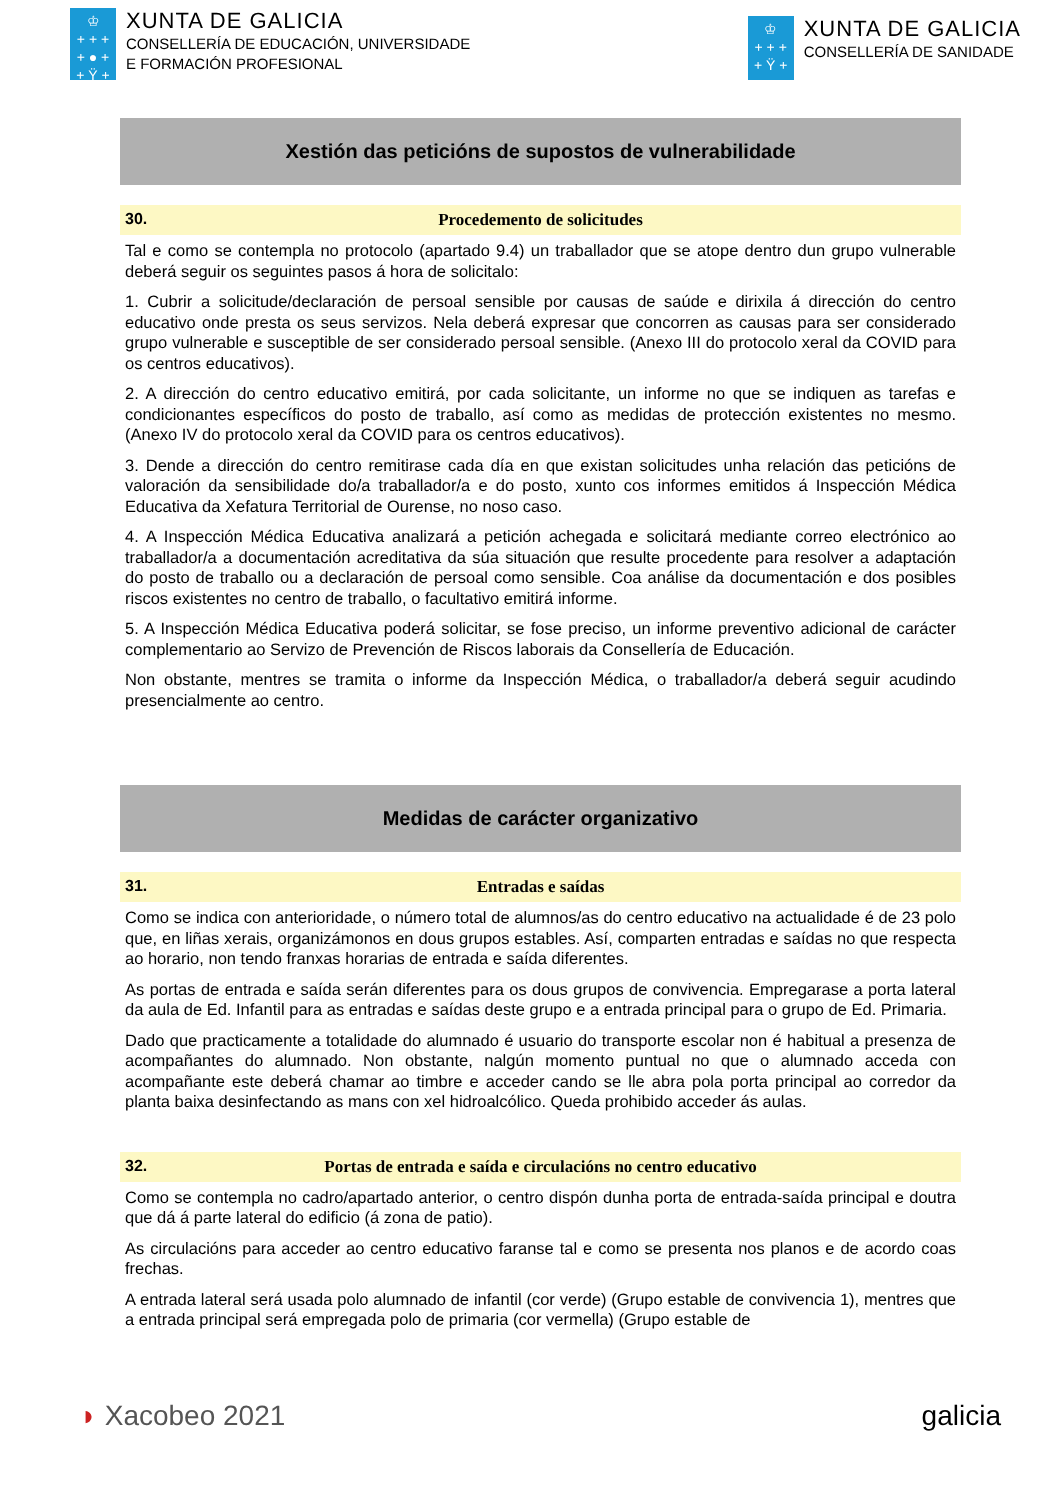♔
+ + +
+ ● +
+ Ÿ +
XUNTA DE GALICIA
CONSELLERÍA DE EDUCACIÓN, UNIVERSIDADE
E FORMACIÓN PROFESIONAL
♔
+ + +
+ Ÿ +
XUNTA DE GALICIA
CONSELLERÍA DE SANIDADE
Xestión das peticións de supostos de vulnerabilidade
30. Procedemento de solicitudes
Tal e como se contempla no protocolo (apartado 9.4) un traballador que se atope dentro dun grupo vulnerable deberá seguir os seguintes pasos á hora de solicitalo:
1. Cubrir a solicitude/declaración de persoal sensible por causas de saúde e dirixila á dirección do centro educativo onde presta os seus servizos. Nela deberá expresar que concorren as causas para ser considerado grupo vulnerable e susceptible de ser considerado persoal sensible. (Anexo III do protocolo xeral da COVID para os centros educativos).
2. A dirección do centro educativo emitirá, por cada solicitante, un informe no que se indiquen as tarefas e condicionantes específicos do posto de traballo, así como as medidas de protección existentes no mesmo. (Anexo IV do protocolo xeral da COVID para os centros educativos).
3. Dende a dirección do centro remitirase cada día en que existan solicitudes unha relación das peticións de valoración da sensibilidade do/a traballador/a e do posto, xunto cos informes emitidos á Inspección Médica Educativa da Xefatura Territorial de Ourense, no noso caso.
4. A Inspección Médica Educativa analizará a petición achegada e solicitará mediante correo electrónico ao traballador/a a documentación acreditativa da súa situación que resulte procedente para resolver a adaptación do posto de traballo ou a declaración de persoal como sensible. Coa análise da documentación e dos posibles riscos existentes no centro de traballo, o facultativo emitirá informe.
5. A Inspección Médica Educativa poderá solicitar, se fose preciso, un informe preventivo adicional de carácter complementario ao Servizo de Prevención de Riscos laborais da Consellería de Educación.
Non obstante, mentres se tramita o informe da Inspección Médica, o traballador/a deberá seguir acudindo presencialmente ao centro.
Medidas de carácter organizativo
31. Entradas e saídas
Como se indica con anterioridade, o número total de alumnos/as do centro educativo na actualidade é de 23 polo que, en liñas xerais, organizámonos en dous grupos estables. Así, comparten entradas e saídas no que respecta ao horario, non tendo franxas horarias de entrada e saída diferentes.
As portas de entrada e saída serán diferentes para os dous grupos de convivencia. Empregarase a porta lateral da aula de Ed. Infantil para as entradas e saídas deste grupo e a entrada principal para o grupo de Ed. Primaria.
Dado que practicamente a totalidade do alumnado é usuario do transporte escolar non é habitual a presenza de acompañantes do alumnado. Non obstante, nalgún momento puntual no que o alumnado acceda con acompañante este deberá chamar ao timbre e acceder cando se lle abra pola porta principal ao corredor da planta baixa desinfectando as mans con xel hidroalcólico. Queda prohibido acceder ás aulas.
32. Portas de entrada e saída e circulacións no centro educativo
Como se contempla no cadro/apartado anterior, o centro dispón dunha porta de entrada-saída principal e doutra que dá á parte lateral do edificio (á zona de patio).
As circulacións para acceder ao centro educativo faranse tal e como se presenta nos planos e de acordo coas frechas.
A entrada lateral será usada polo alumnado de infantil (cor verde) (Grupo estable de convivencia 1), mentres que a entrada principal será empregada polo de primaria (cor vermella) (Grupo estable de
◗ Xacobeo 2021 galicia